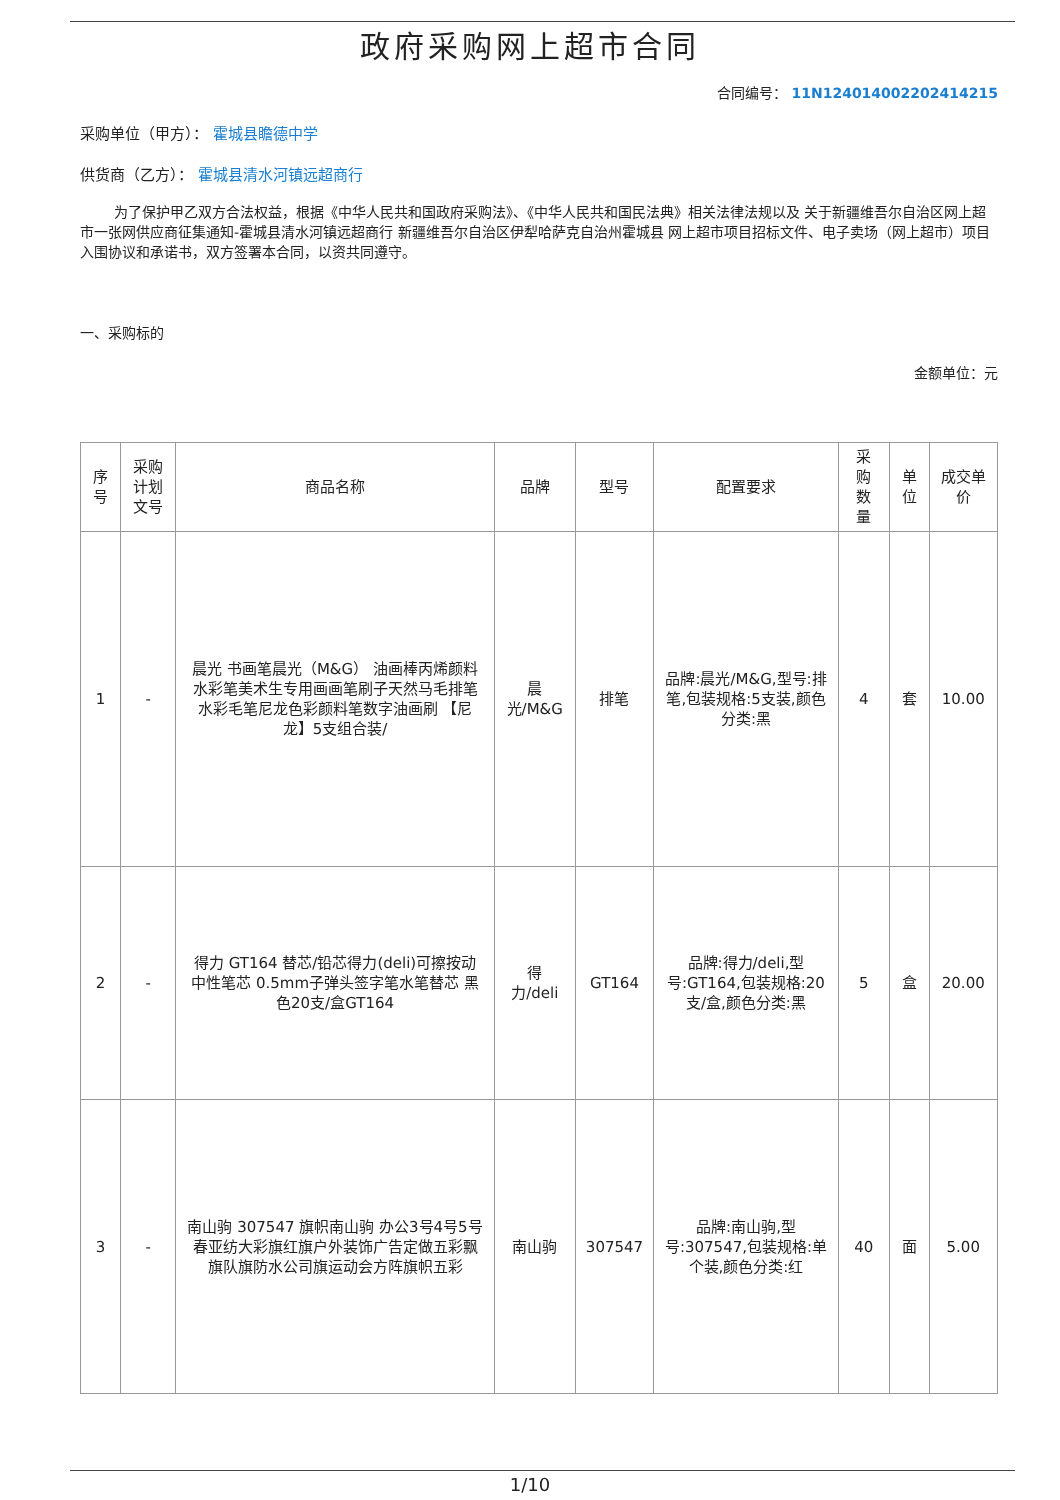政府采购网上超市合同
合同编号： 11N124014002202414215
采购单位（甲方）： 霍城县瞻德中学
供货商（乙方）： 霍城县清水河镇远超商行
为了保护甲乙双方合法权益，根据《中华人民共和国政府采购法》、《中华人民共和国民法典》相关法律法规以及 关于新疆维吾尔自治区网上超市一张网供应商征集通知-霍城县清水河镇远超商行 新疆维吾尔自治区伊犁哈萨克自治州霍城县 网上超市项目招标文件、电子卖场（网上超市）项目入围协议和承诺书，双方签署本合同，以资共同遵守。
一、采购标的
金额单位：元
| 序号 | 采购计划文号 | 商品名称 | 品牌 | 型号 | 配置要求 | 采购数量 | 单位 | 成交单价 |
| --- | --- | --- | --- | --- | --- | --- | --- | --- |
| 1 | - | 晨光 书画笔晨光（M&G） 油画棒丙烯颜料水彩笔美术生专用画画笔刷子天然马毛排笔水彩毛笔尼龙色彩颜料笔数字油画刷 【尼龙】5支组合装/ | 晨光/M&G | 排笔 | 品牌:晨光/M&G,型号:排笔,包装规格:5支装,颜色分类:黑 | 4 | 套 | 10.00 |
| 2 | - | 得力 GT164 替芯/铅芯得力(deli)可擦按动中性笔芯 0.5mm子弹头签字笔水笔替芯 黑色20支/盒GT164 | 得力/deli | GT164 | 品牌:得力/deli,型号:GT164,包装规格:20支/盒,颜色分类:黑 | 5 | 盒 | 20.00 |
| 3 | - | 南山驹 307547 旗帜南山驹 办公3号4号5号春亚纺大彩旗红旗户外装饰广告定做五彩飘旗队旗防水公司旗运动会方阵旗帜五彩 | 南山驹 | 307547 | 品牌:南山驹,型号:307547,包装规格:单个装,颜色分类:红 | 40 | 面 | 5.00 |
1/10